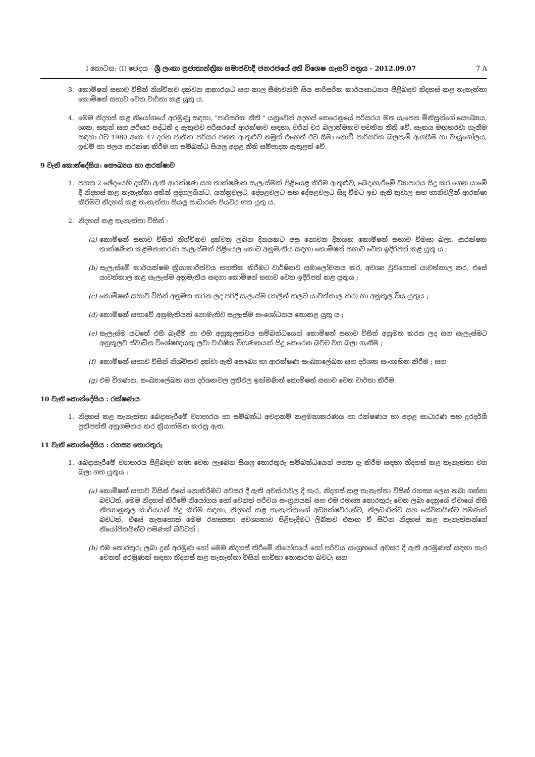I කොටස: (I) ඡෙදය - ශ්‍රී ලංකා ප්‍රජාතාන්ත්‍රික සමාජවාදී ජනරජයේ අති විශෙෂ ගැසට් පත්‍රය - 2012.09.07 7 A
3. කොමිෂන් සභාව විසින් නිශ්චිතව දක්වන ආකාරයට සහ කාල සීමාවන්හි සිය පාරිසරික කාර්යසාධනය පිළිබඳව නිදහස් කළ තැනැත්තා කොමිෂන් සභාව වෙත වාර්තා කළ යුතු ය.
4. මෙම නිදහස් කළ නියෝගයේ අරමුණු සඳහා, "පාරිසරික නීති " යනුවෙන් අදහස් කෙරෙනුයේ පරිසරය මත යැපෙන මිනිසුන්ගේ සෞඛ්‍යය, ශාක, සතුන් සහ පරිසර පද්ධති ද ඇතුළුව පරිසරයේ ආරක්ෂාව සඳහා, වරින් වර බලාත්මකව පවතින නීති වේ. සැකය මඟහරවා ගැනීම සඳහා ඊට 1980 අංක 47 දරන ජාතික පරිසර පනත ඇතුළුව නමුත් එහෙත් ඊට සීමා නොවී පාරිසරික බලපෑම් ඇගයීම හා වායුගෝලය, ඉඩම් හා ජලය ආරක්ෂා කිරීම හා සම්බන්ධ සියලු අදාළ නීති සම්පාදන ඇතුළත් වේ.
9 වැනි කොන්දේසිය: සෞඛ්‍යය හා ආරක්ෂාව
1. පහත 2 ඡේදයෙහි දක්වා ඇති ආරක්ෂණ සහ තාක්ෂණික සැලැස්මක් පිළියෙළ කිරීම ඇතුළුව, බෙදාහැරීමේ ව්‍යාපාරය සිදු කර ගෙන යාමේ දී නිදහස් කළ තැනැත්තා අතින් පුද්ගලයින්ට, යන්ත්‍රවලට, දේපළවලට සහ දේපළවලට සිදු වීමට ඉඩ ඇති තුවාල සහ හානිවලින් ආරක්ෂා කිරීමට නිදහස් කළ තැනැත්තා සියලු සාධාරණ පියවර ගත යුතු ය.
2. නිදහස් කළ තැනැත්තා විසින් :
(a) කොමිෂන් සභාව විසින් නිශ්චිතව දක්වනු ලබන දිනයකට පසු නොවන දිනයක කොමිෂන් සභාව විමසා බලා, ආරක්ෂක තාක්ෂණික කළමනාකරණ සැලැස්මක් පිළියෙල කොට අනුමැතිය සඳහා කොමිෂන් සභාව වෙත ඉදිරිපත් කළ යුතු ය ;
(b) සැලැස්මේ කාර්යක්ෂම ක්‍රියාකාරීත්වය සහතික කිරීමට වාර්ෂිකව සමාලෝචනය කර, අවශ්‍ය වුවහොත් යාවත්කාල කර, එසේ යාවත්කාල කළ සැලැස්ම අනුමැතිය සඳහා කොමිෂන් සභාව වෙත ඉදිරිපත් කළ යුතුය ;
(c) කොමිෂන් සභාව විසින් අනුමත කරන ලද පරිදි සැලැස්ම (කලින් කලට යාවත්කාල කර) හා අනුකූල විය යුතුය ;
(d) කොමිෂන් සභාවේ අනුමැතියක් නොමැතිව සැලැස්ම සංශෝධනය නොකළ යුතු ය ;
(e) සැලැස්ම යටතේ එහි බැඳීම් හා එහි අනුකූලත්වය සම්බන්ධයෙන් කොමිෂන් සභාව විසින් අනුමත කරන ලද සහ සැලැස්මට අනුකූලව ස්වාධීන විශේෂඥයකු ලවා වාර්ෂික විගණනයක් සිදු කෙරෙන බවට වග බලා ගැනීම ;
(f) කොමිෂන් සභාව විසින් නිශ්චිතව දක්වා ඇති සෞඛ්‍ය හා ආරක්ෂණ සංඛ්‍යාලේඛන සහ දර්ශක සංගෘහිත කිරීම ; සහ
(g) එම විගණන, සංඛ්‍යාලේඛන සහ දර්ශකවල ප්‍රතිඵල ඉක්මණින් කොමිෂන් සභාව වෙත වාර්තා කිරීම.
10 වැනි කොන්දේසිය : රක්ෂණය
1. නිදහස් කළ තැනැත්තා බෙදාහැරීමේ ව්‍යාපාරය හා සම්බන්ධ අවදානම් කළමනාකරණය හා රක්ෂණය හා අදාළ සාධාරණ සහ දූරදර්ශී ප්‍රතිපත්ති අනුගමනය කර ක්‍රියාත්මක කරනු ඇත.
11 වැනි කොන්දේසිය : රහස්‍ය තොරතුරු
1. බෙදාහැරීමේ ව්‍යාපාරය පිළිබඳව තමා වෙත ලැබෙන සියලු තොරතුරු සම්බන්ධයෙන් පහත දැ කිරීම සඳහා නිදහස් කළ තැනැත්තා වග බලා ගත යුතුය :
(a) කොමිෂන් සභාව විසින් එසේ නොකිරීමට අවසර දී ඇති අවස්ථාවල දී හැර, නිදහස් කළ තැනැත්තා විසින් රහස්‍ය ලෙස තබා ගන්නා බවටත්, මෙම නිදහස් කිරීමේ නියෝගය හෝ වෙනත් පරිචය සංග්‍රහයක් සහ එම රහස්‍ය තොරතුරු වෙත ලබා දෙනුයේ ඒවායේ නිසි නිත්‍යානුකූල කාර්යයන් සිදු කිරීම සඳහා, නිදහස් කළ තැනැත්තාගේ අධ්‍යක්ෂවරුන්ට, නිලධාරීන්ට සහ සේවකයින්ට පමණක් බවටත්, එසේ නැතහොත් මෙම රහස්‍යතා අවශ්‍යතාව පිළිපැදීමට ලිඛිතව එකඟ වී සිටින නිදහස් කළ තැනැත්තන්ගේ නියෝජිතයින්ට පමණක් බවටත් ;
(b) එම තොරතුරු ලබා දුන් අරමුණ හෝ මෙම නිදහස් කිරීමේ නියෝගයේ හෝ පරිචය සංග්‍රහයේ අවසර දී ඇති අරමුණක් සඳහා හැර වෙනත් අරමුණක් සඳහා නිදහස් කළ තැනැත්තා විසින් භාවිතා නොකරන බවට; සහ